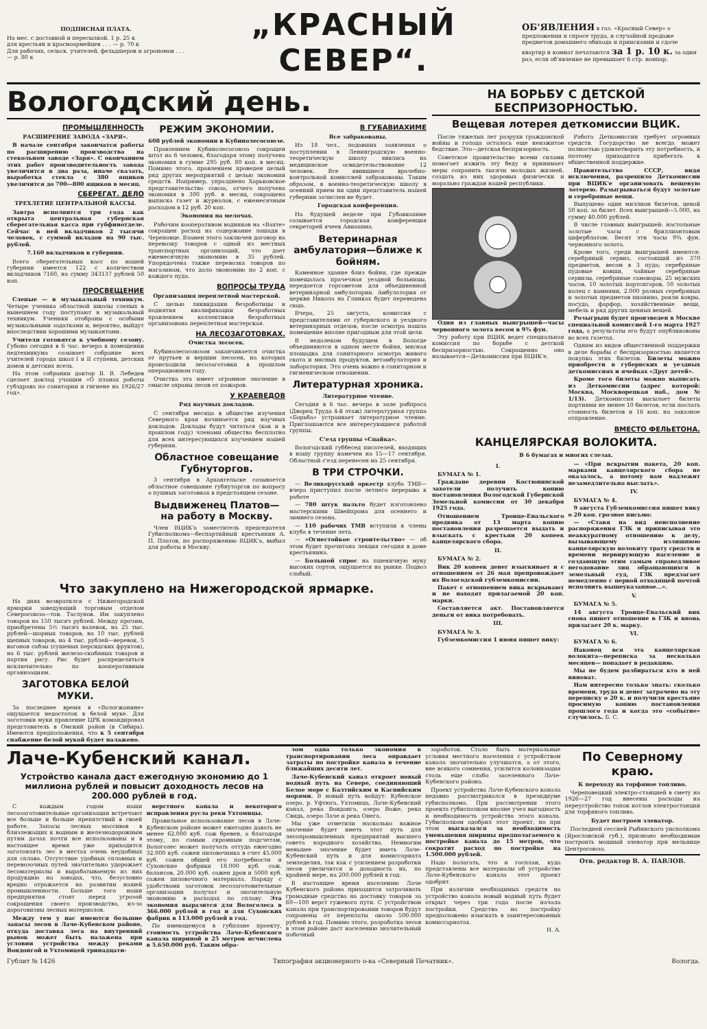ПОДПИСНАЯ ПЛАТА.
На мес. с доставкой и пересылкой. 1 р. 25 к
для крестьян и красноармейцев . . . — р. 70 к
Для рабочих, сельск. учителей, фельдшеров и агрономов . . . — р. 80 к
„КРАСНЫЙ СЕВЕР“.
ОБ'ЯВЛЕНИЯ в газ. «Красный Север» о предложении и спросе труда, и случайной продаже предметов домашнего обихода и прииcкании и сдаче квартир и комнат печатаются за 1 р. 10 к. за один раз, если об'явление не превышает 6 стр. нонпар.
Вологодский день.
ПРОМЫШЛЕННОСТЬ
РАСШИРЕНИЕ ЗАВОДА «ЗАРЯ».
В начале сентября закончатся работы по расширению производства на стекольном заводе «Заря». С окончанием этих работ производительность завода увеличится в два раза, иначе сказать, выработка стекла с 380 ящиков увеличится до 700—800 ящиков в месяц.
СБЕРЕГАТ. ДЕЛО
ТРЕХЛЕТИЕ ЦЕНТРАЛЬНОЙ КАССЫ.
Завтра исполнится три года как открыта центральная губернская сберегательная касса при губфинотделе. Сейчас в ней вкладчиков 2 тысячи человек, с суммой вкладов на 90 тыс. рублей.
7.160 вкладчиков в губернии.
Всего сберегательных касс по нашей губернии имеется 122 с количеством вкладчиков 7160, на сумму 343137 рублей 50 коп.
ПРОСВЕЩЕНИЕ
Слепые — в музыкальный техникум. Четыре ученика областной школы слепых в нынешнем году поступают в музыкальный техникум. Ученики отобраны с особыми музыкальными задатками и, вероятно, выйдут впоследствии хорошими музыкантами.
Учителя готовятся к учебному сезону. Губоно сегодня в 6 час. вечера в помещении педтехникума созывает собрание всех учителей города школ I и II ступени, детских домов и детских ясель.
На этом собрании доктор В. В. Лебедев сделает доклад учащим «О планах работы губздрава по санитарии и гигиене на 1926/27 год».
РЕЖИМ ЭКОНОМИИ.
608 рублей экономии в Кубинолесосоюзе.
Правлением Кубинолесосоюза сокращен штат на 6 человек, благодаря этому получена экономия в сумме 295 руб. 80 коп. в месяц. Помимо этого, правлением проведен целый ряд других мероприятий с целью экономии средств. Например, упразднено Харьковское представительство союза, отчего получена экономия в 300 руб. в месяц, сокращена выписка газет и журналов, с ежемесячным расходом в 12 руб. 20 коп.
Экономия на мелочах.
Рабочим кооперативом водников на «Вахте» сокращен расход на содержание лошади в Череповце. Взамен этого заключен договор на перевозку товаров с одной из местных транспортных организаций, что дает ежемесячную экономию в 35 рублей. Упорядочена также перевозка товаров по магазинам, что дало экономию по 2 коп. с каждого пуда.
ВОПРОСЫ ТРУДА
Организация переплетной мастерской.
С целью ликвидации безработицы и поднятия квалификации безработных правлением коллективов безработных организована переплетная мастерская.
НА ЛЕСОЗАГОТОВКАХ.
Очистка лесосек.
Кубинолесосоюзом заканчивается очистка от прутьев и вершин лесосек, на которых происходили лесозаготовки в прошлом операционном году.
Очистка эта имеет огромное значение в смысле охраны лесов от пожаров.
У КРАЕВЕДОВ
Ряд научных докладов.
С сентября месяца в обществе изучения Северного края начинается ряд научных докладов. Доклады будут читаться (как и в прошлом году) членами общества бесплатно для всех интересующихся изучением нашей губернии.
Областное совещание Губнуторгов.
3 сентября в Архангельске созывается областное совещание губнуторгов по вопросу о пушных заготовках в предстоящем сезоне.
Выдвиженец Платов—на работу в Москву.
Член ВЦИК'а заместитель председателя Губисполкома—беспартийный крестьянин А. П. Платов, по распоряжению ВЦИК'а, выбыл для работы в Москву.
В ГУБАВИАХИМЕ
Все забракованы.
Из 18 чел., подавших заявления о поступлении в Ленинградскую военно-теоретическую школу явились на медицинское освидетельствование 12 человек. Все явившиеся врачебно-контрольной комиссией забракованы. Таким образом, в военно-теоретическую школу в осенний прием ни одни представитель нашей губернии зачислен не будет.
Городская конференция.
На будущей неделе при Губавиахиме созывается городская конференция секретарей ячеек Авиахима.
Ветеринарная амбулатория—ближе к бойням.
Каменное здание близ бойни, где прежде помещалась прачечная уездной больницы, передается горсоветом для объединенной ветеринарной амбулатории. Амбулатория от церкви Никола на Глинках будет переведена сюда.
Вчера, 25 августа, комиссия с представителями от губернского и уездного ветеринарных отделов, после осмотра нашла помещение вполне пригодным для этой цели.
В недалеком будущем в Вологде объединяются в одном месте бойня, мясная площадка для санитарного осмотра живого скота и мясных продуктов, ветамбулатория и лаборатория. Это очень важно в санитарном и гигиеническом отношении.
Литературная хроника.
Литературное чтение.
Сегодня в 6 час. вечера в зале рабпроса (Дворец Труда 4-й этаж) литературная группа «Борьба» устраивает литературное чтение. Приглашаются все интересующиеся работой группы.
С'езд группы «Спайка».
Вологодский губбесед писателей, входящих в нашу группу намечен на 15—17 сентября. Областной с'езд перенесен на 25 сентября.
В ТРИ СТРОЧКИ.
— Великорусский оркестр клуба ТМВ—вчера приступил после летнего перерыва к работе
— 780 штук пальто будет изготовлено мастерскими Швейпрома для осеннего и зимнего сезона.
— 110 рабочих ТМВ вступили в члены клуба в течение лета.
— «Огнестойкое строительство» — об этом будет прочитана лекция сегодня в доме крестьянина.
— Большой спрос на пшеничную муку высоких сортов, ощущается на рынке. Подвоз слабый.
Что закуплено на Нижегородской ярмарке.
На днях возвратился с Нижегородской ярмарки заведующий торговым отделом Северосоюза—тов. Таслунов. Им закуплено товаров на 150 тысяч рублей. Между прочим, приобретены 5½ тысяч валенок, на 25 тыс. рублей—шорных товаров, на 10 тыс. рублей щепных товаров, на 4 тыс. рублей—веревок, 5 вагонов сабзы (сушеных персидских фруктов), на 6 тыс. рублей железо-скобяных товаров и партия рису. Рис будет распределяться исключительно по кооперативным организациям.
ЗАГОТОВКА БЕЛОЙ МУКИ.
За последнее время в «Вологжанине» ощущается недостаток в белой муке. Для заготовки муки правление ЦРК командировал представитель в Омский район (в Сибирь). Имеются предположения, что к 5 сентября снабжение белой мукой будет налажено.
НА БОРЬБУ С ДЕТСКОЙ БЕСПРИЗОРНОСТЬЮ.
Вещевая лотерея деткомиссии ВЦИК.
После тяжелых лет разрухи гражданской войны и голода осталось еще неизжитое бедствие. Это—детская беспризорность.
Советское правительство всеми силами помогает изжить эту беду и принимает меры сохранить тысячи молодых жизней, создать из них здоровых физически и морально граждан нашей республики.
Один из главных выигрышей—часы червонного золота весом в 9¾ фун.
Эту работу при ВЦИК ведет специальная комиссия по борьбе с детской беспризорностью. Сокращенно она называется—Деткомиссия при ВЦИК'е.
Работа Деткомиссии требует огромных средств. Государство не всегда может полностью удовлетворить эту потребность, и поэтому приходится прибегать к общественной поддержке.
Правительство СССР, видя исключения, разрешило Деткомиссии при ВЦИК'е организовать вещевую лотерею. Разыгрываться будут золотые и серебряные вещи.
Выпущено один миллион билетов, ценой 50 коп. за билет. Всех выигрышей—5.000, на сумму 40.000 рублей.
В числе главных выигрышей: настольные золотые часы с бриллиантовым циферблатом. Весят эти часы 9¾ фун. червонного золота.
Кроме того, среди выигрышей имеются: серебряный сервиз, состоящий из 370 предметов, весом в 3 пуда; серебряные пудовые ковши, чайные серебряные сервизы, серебряные самовары, 25 мужских часов, 10 золотых портсигаров, 50 золотых колец с камнями, 2.000 разных серебряных и золотых предметов пианино, рояли ковры, посуда, фарфор, хозяйственные вещи, мебель и ряд других ценных вещей.
Розыгрыш будет произведен в Москве специальной комиссией 1-го марта 1927 года, а результаты его будут опубликованы во всех газетах.
Одним из видов общественной поддержки в деле борьбы с беспризорностью является покупка этих билетов. Билеты можно приобрести в губернских и уездных деткомиссиях и ячейках «Друг детей».
Кроме того билеты можно выписать из Деткомиссии (адрес которой: Москва, Москворецкая наб., дом № 1/13). Деткомиссия высылает билеты партиями не менее 10 билетов, если послать стоимость билетов и 16 коп. на заказное отправление.
ВМЕСТО ФЕЛЬЕТОНА.
КАНЦЕЛЯРСКАЯ ВОЛОКИТА.
В 6 бумагах и многих слезах.
I.
БУМАГА № 1.
Граждане деревни Костюнинской захотели получить копию постановления Вологодской Губернской Земельной комиссии от 30 декабря 1925 года.
Отношением Троице-Енальского предвика от 13 марта копию постановления разрешается выдать и взыскать с крестьян 20 копеек канцелярского сбора.
II.
БУМАГА № 2.
Вик 20 копеек денег взыскивает и с отношением от 26 мая препровождает их Вологодской губземкомиссии.
Пакет с отношением вика вскрывают и не находят прилагаемой 20 коп. марки.
Составляется акт. Постановляется деньги от вика потребовать.
III.
БУМАГА № 3.
Губземкомиссия 1 июня пишет вику:
— «При вскрытии пакета, 20 коп. марками канцелярского сбора не оказалось, а потому вам надлежит незамедлительно выслать».
IV.
БУМАГА № 4.
9 августа Губземкомиссия пишет вику о 20 коп. грозное письмо:
— «Ставя на вид неисполнение распоряжения ГЗК и приписывая это неаккуратному отношению к делу, вызывающему излишнюю канцелярскую волокиту трату средств и времени нервирующую население и создающую этим самым справедливое негодование лиц обращающихся в земельный суд, ГЗК предлагает немедленно с первой отходящей почтой исполнить вышеуказанное...».
V.
БУМАГА № 5.
14 августа Троице-Енальский вик снова пишет отношение в ГЗК и вновь прилагает 20 к. марку.
VI.
БУМАГА № 6.
Наконец вся эта канцелярская волокита—переписка за несколько месяцев— попадает в редакцию.
Мы не будем разбираться кто в ней виноват.
Нам интересно только знать: сколько времени, труда и денег затрачено на эту переписку о 20 к. и получили крестьяне просимую копию постановления прошлого года и когда это «событие» случилось. Б. С.
Лаче-Кубенский канал.
Устройство канала даст ежегодную экономию до 1 миллиона рублей и повысит доходность лесов на 200.000 рублей в год.
С каждым годом наши лесозаготовительные организации встречают все больше и больше препятствий в своей работе. Запасы лесных массивов в близлежащих к водным и железнодорожным путям дачах почти все использованы и в настоящее время уже приходится заготовлять лес в местах очень неудобных для сплава. Отсутствие удобных сплавных и перевозочных путей значительно удорожает лесоматериалы и вырабатываемую из них продукцию на заводах, что, безусловно вредно отражается на развитии нашей промышленности. Больше того наши предприятия стоят перед угрозой сокращения своего производства, из-за дороговизны лесных материалов.
Между тем у нас имеются большие запасы лесов в Лаче-Кубенском районе, откуда доставка леса на внутренний рынок может быть налажена при условии устройства между реками Вондонгой и Ухтомицей тринадцати-
верстного канала и некоторого исправления русла реки Ухтомицы.
Правильное использование лесов в Лаче-Кубенском районе может ежегодно давать не менее 62.000 куб. саж бревен, а благодаря этому, по самым скромным подсчетам, Вологолес может получать оттуда ежегодно 32.000 куб. сажен пиловочника в счет 45.000 куб. сажен общей его потребности и Сухонские фабрики 18.000 куб. саж. балансов, 20.000 куб. сажен дров и 5000 куб. сажен пиловочного материала. Наряду с удобствами заготовок лесозаготовительные организации получат и значительную экономию в расходах по сплаву. Эта экономия выразится для Вологолеса в 366.000 рублей в год и для Сухонских фабрик в 113.000 рублей в год.
По имеющемуся в губплане проекту, стоимость устройства Лаче-Кубенского канала шириной в 25 метров исчислена в 5.650.000 руб. Таким обра-
зом одна только экономия в транспортировании леса оправдает затраты по постройке канала в течение ближайших десяти лет.
Лаче-Кубенский канал откроет новый водный путь на Севере, соединяющий Белое море с Балтийским и Каспийским морями. В новый путь войдут: Кубенское озеро, р. Уфтюга, Ухтомица, Лаче-Кубенский канал, река Вондонга, озеро Воже, река Свидь, озеро Лаче и река Онега.
Мы уже отметили насколько важное значение будет иметь этот путь для лесопромышленных предприятий высшего совета народного хозяйства. Немногим меньшее значение будет иметь Лаче-Кубенский путь и для комиссариата земледелия, так как с усилением разработки лесов увеличится и доходность их, по крайней мере, на 200.000 рублей в год.
В настоящее время населению Лаче Кубенского района приходится затрачивать громадные средства на доставку товаров за 60—100 верст гужевого пути. С устройством канала при транспортировании товаров будут сохранены от переплаты около 500.000 рублей в год. Помимо этого, разработка лесов в этом районе даст населению значительный побочный
заработок. Стало быть материальные условия местного населения с устройством канала значительно улучшатся, а от этого, вне всякого сомнения, усилится колонизация столь еще слабо заселенного Лаче-Кубенского района.
Проект устройства Лаче-Кубенского канала недавно рассматривался в президиуме губисполкома. При рассмотрении этого проекта губисполком вполне учел выгодность и необходимость устройства этого канала. Губисполком одобрил этот проект, но при этом высказался за необходимость уменьшения ширины предполагаемого к постройке канала до 15 метров, что сократит расход по постройке на 1.500.000 рублей.
Надо полагать, что и госплан, куда представлены все материалы об устройстве Лаче-Кубенского канала этот проект одобрит.
При наличии необходимых средств на устройство канала новый водный путь будет открыт через три года после начала постройки. Средства на постройку предположено изыскать в заинтересованных комиссариатах.
Н. А.
По Северному краю.
К переходу на торфяное топливо.
Череповецкий электро-станцией в смету на 1926—27 год внесены расходы на переустройство топок котлов электростанции для торфяного топлива.
Будет построен элеватор.
Последней сессией Рыбинского уисполкома (Ярославской губ.), признано необходимым построить мощный элеватор при мельнице Центросоюза.
Отв. редактор В. А. ПАВЛОВ.
Гублит № 1426 Типография акционерного о-ва «Северный Печатник». Вологда.